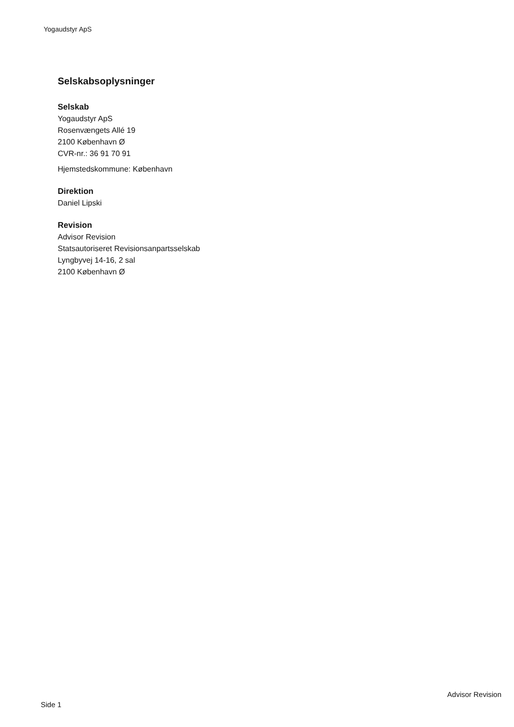Yogaudstyr ApS
Selskabsoplysninger
Selskab
Yogaudstyr ApS
Rosenvængets Allé 19
2100 København Ø
CVR-nr.: 36 91 70 91
Hjemstedskommune: København
Direktion
Daniel Lipski
Revision
Advisor Revision
Statsautoriseret Revisionsanpartsselskab
Lyngbyvej 14-16, 2 sal
2100 København Ø
Advisor Revision
Side 1